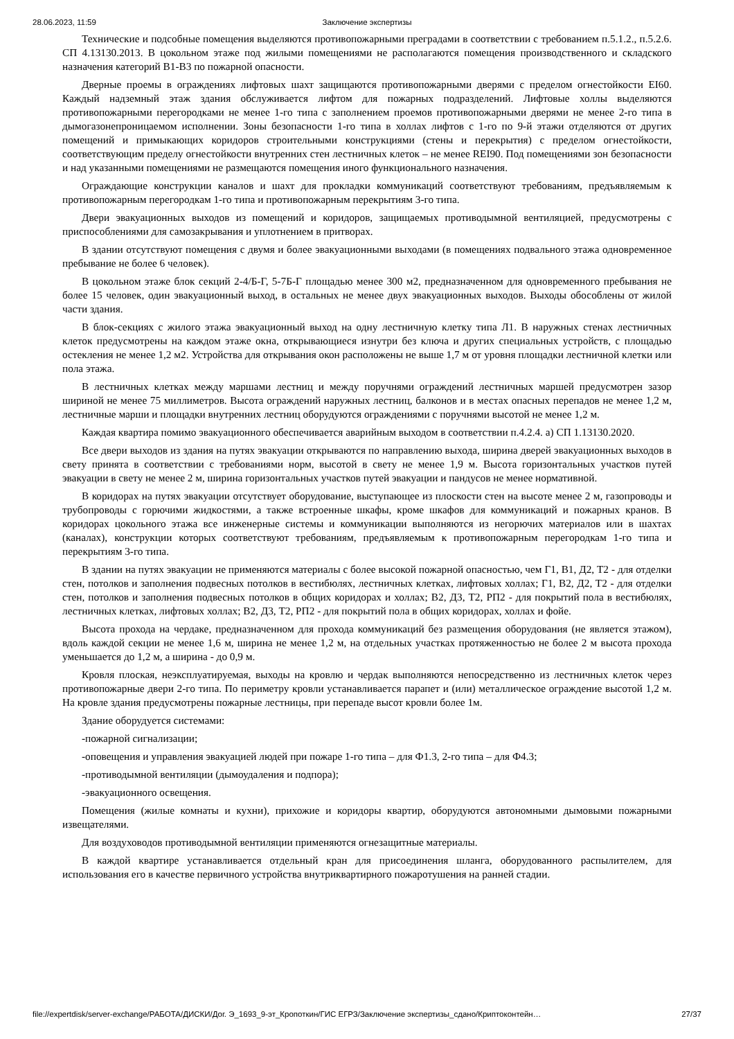28.06.2023, 11:59 Заключение экспертизы
Технические и подсобные помещения выделяются противопожарными преградами в соответствии с требованием п.5.1.2., п.5.2.6. СП 4.13130.2013. В цокольном этаже под жилыми помещениями не располагаются помещения производственного и складского назначения категорий В1-В3 по пожарной опасности.
Дверные проемы в ограждениях лифтовых шахт защищаются противопожарными дверями с пределом огнестойкости EI60. Каждый надземный этаж здания обслуживается лифтом для пожарных подразделений. Лифтовые холлы выделяются противопожарными перегородками не менее 1-го типа с заполнением проемов противопожарными дверями не менее 2-го типа в дымогазонепроницаемом исполнении. Зоны безопасности 1-го типа в холлах лифтов с 1-го по 9-й этажи отделяются от других помещений и примыкающих коридоров строительными конструкциями (стены и перекрытия) с пределом огнестойкости, соответствующим пределу огнестойкости внутренних стен лестничных клеток – не менее REI90. Под помещениями зон безопасности и над указанными помещениями не размещаются помещения иного функционального назначения.
Ограждающие конструкции каналов и шахт для прокладки коммуникаций соответствуют требованиям, предъявляемым к противопожарным перегородкам 1-го типа и противопожарным перекрытиям 3-го типа.
Двери эвакуационных выходов из помещений и коридоров, защищаемых противодымной вентиляцией, предусмотрены с приспособлениями для самозакрывания и уплотнением в притворах.
В здании отсутствуют помещения с двумя и более эвакуационными выходами (в помещениях подвального этажа одновременное пребывание не более 6 человек).
В цокольном этаже блок секций 2-4/Б-Г, 5-7Б-Г площадью менее 300 м2, предназначенном для одновременного пребывания не более 15 человек, один эвакуационный выход, в остальных не менее двух эвакуационных выходов. Выходы обособлены от жилой части здания.
В блок-секциях с жилого этажа эвакуационный выход на одну лестничную клетку типа Л1. В наружных стенах лестничных клеток предусмотрены на каждом этаже окна, открывающиеся изнутри без ключа и других специальных устройств, с площадью остекления не менее 1,2 м2. Устройства для открывания окон расположены не выше 1,7 м от уровня площадки лестничной клетки или пола этажа.
В лестничных клетках между маршами лестниц и между поручнями ограждений лестничных маршей предусмотрен зазор шириной не менее 75 миллиметров. Высота ограждений наружных лестниц, балконов и в местах опасных перепадов не менее 1,2 м, лестничные марши и площадки внутренних лестниц оборудуются ограждениями с поручнями высотой не менее 1,2 м.
Каждая квартира помимо эвакуационного обеспечивается аварийным выходом в соответствии п.4.2.4. а) СП 1.13130.2020.
Все двери выходов из здания на путях эвакуации открываются по направлению выхода, ширина дверей эвакуационных выходов в свету принята в соответствии с требованиями норм, высотой в свету не менее 1,9 м. Высота горизонтальных участков путей эвакуации в свету не менее 2 м, ширина горизонтальных участков путей эвакуации и пандусов не менее нормативной.
В коридорах на путях эвакуации отсутствует оборудование, выступающее из плоскости стен на высоте менее 2 м, газопроводы и трубопроводы с горючими жидкостями, а также встроенные шкафы, кроме шкафов для коммуникаций и пожарных кранов. В коридорах цокольного этажа все инженерные системы и коммуникации выполняются из негорючих материалов или в шахтах (каналах), конструкции которых соответствуют требованиям, предъявляемым к противопожарным перегородкам 1-го типа и перекрытиям 3-го типа.
В здании на путях эвакуации не применяются материалы с более высокой пожарной опасностью, чем Г1, В1, Д2, Т2 - для отделки стен, потолков и заполнения подвесных потолков в вестибюлях, лестничных клетках, лифтовых холлах; Г1, В2, Д2, Т2 - для отделки стен, потолков и заполнения подвесных потолков в общих коридорах и холлах; В2, Д3, Т2, РП2 - для покрытий пола в вестибюлях, лестничных клетках, лифтовых холлах; В2, Д3, Т2, РП2 - для покрытий пола в общих коридорах, холлах и фойе.
Высота прохода на чердаке, предназначенном для прохода коммуникаций без размещения оборудования (не является этажом), вдоль каждой секции не менее 1,6 м, ширина не менее 1,2 м, на отдельных участках протяженностью не более 2 м высота прохода уменьшается до 1,2 м, а ширина - до 0,9 м.
Кровля плоская, неэксплуатируемая, выходы на кровлю и чердак выполняются непосредственно из лестничных клеток через противопожарные двери 2-го типа. По периметру кровли устанавливается парапет и (или) металлическое ограждение высотой 1,2 м. На кровле здания предусмотрены пожарные лестницы, при перепаде высот кровли более 1м.
Здание оборудуется системами:
-пожарной сигнализации;
-оповещения и управления эвакуацией людей при пожаре 1-го типа – для Ф1.3, 2-го типа – для Ф4.3;
-противодымной вентиляции (дымоудаления и подпора);
-эвакуационного освещения.
Помещения (жилые комнаты и кухни), прихожие и коридоры квартир, оборудуются автономными дымовыми пожарными извещателями.
Для воздуховодов противодымной вентиляции применяются огнезащитные материалы.
В каждой квартире устанавливается отдельный кран для присоединения шланга, оборудованного распылителем, для использования его в качестве первичного устройства внутриквартирного пожаротушения на ранней стадии.
file://expertdisk/server-exchange/РАБОТА/ДИСКИ/Дог. Э_1693_9-эт_Кропоткин/ГИС ЕГРЗ/Заключение экспертизы_сдано/Криптоконтейн… 27/37